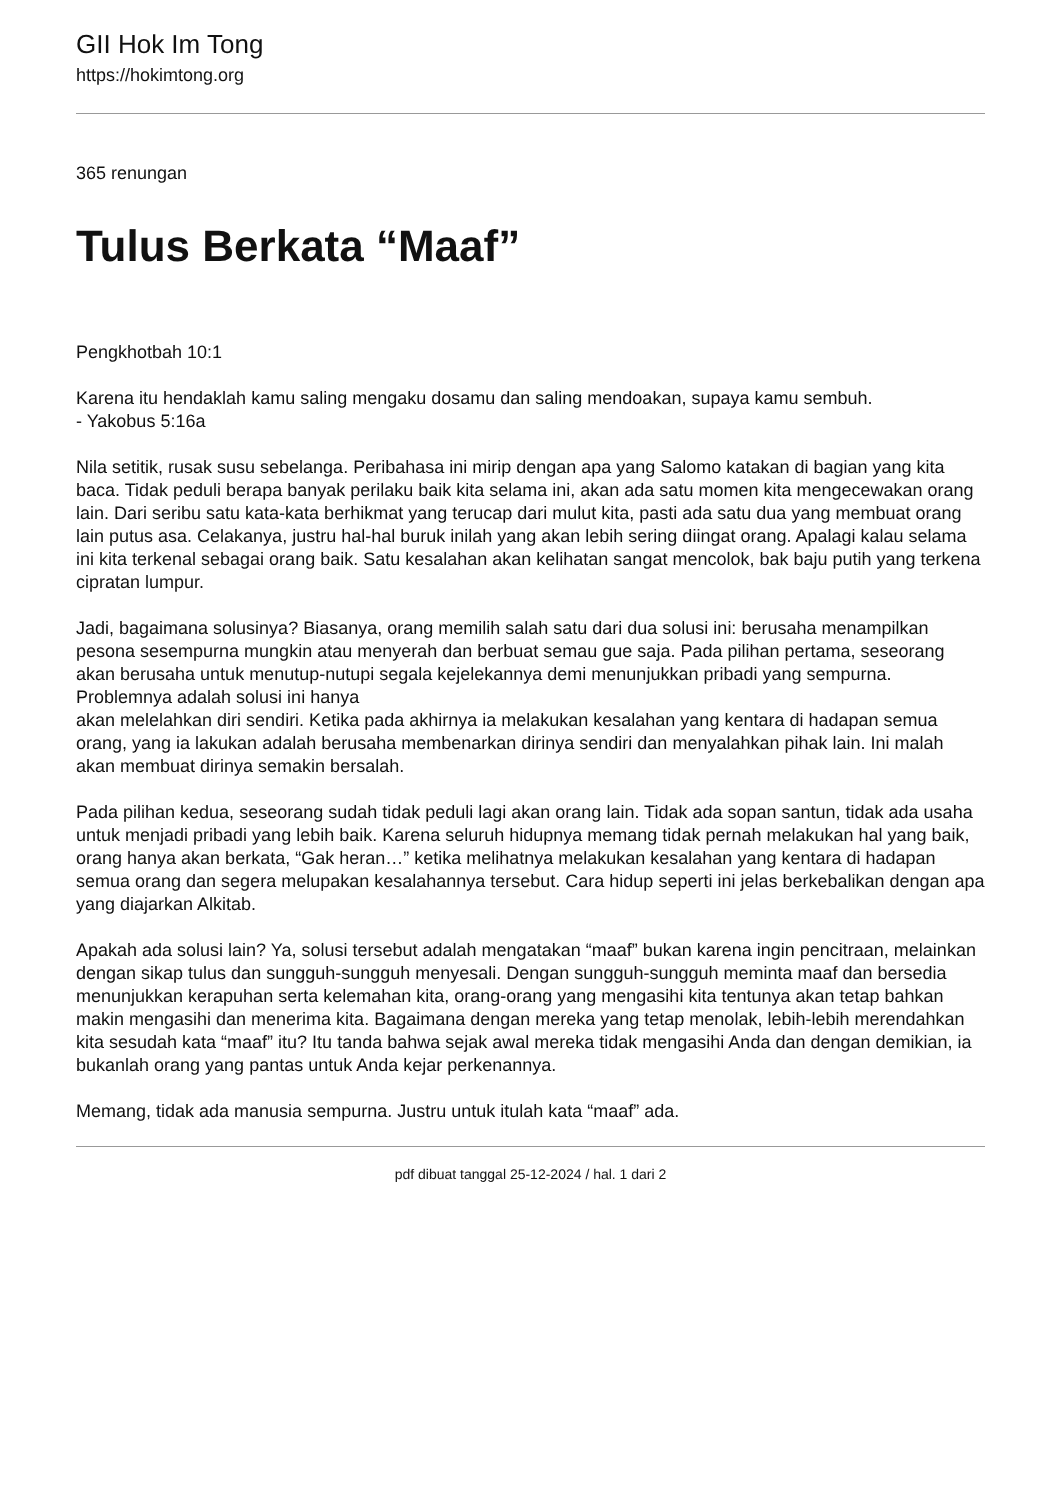GII Hok Im Tong
https://hokimtong.org
365 renungan
Tulus Berkata “Maaf”
Pengkhotbah 10:1
Karena itu hendaklah kamu saling mengaku dosamu dan saling mendoakan, supaya kamu sembuh.
- Yakobus 5:16a
Nila setitik, rusak susu sebelanga. Peribahasa ini mirip dengan apa yang Salomo katakan di bagian yang kita baca. Tidak peduli berapa banyak perilaku baik kita selama ini, akan ada satu momen kita mengecewakan orang lain. Dari seribu satu kata-kata berhikmat yang terucap dari mulut kita, pasti ada satu dua yang membuat orang lain putus asa. Celakanya, justru hal-hal buruk inilah yang akan lebih sering diingat orang. Apalagi kalau selama ini kita terkenal sebagai orang baik. Satu kesalahan akan kelihatan sangat mencolok, bak baju putih yang terkena cipratan lumpur.
Jadi, bagaimana solusinya? Biasanya, orang memilih salah satu dari dua solusi ini: berusaha menampilkan pesona sesempurna mungkin atau menyerah dan berbuat semau gue saja. Pada pilihan pertama, seseorang akan berusaha untuk menutup-nutupi segala kejelekannya demi menunjukkan pribadi yang sempurna. Problemnya adalah solusi ini hanya
akan melelahkan diri sendiri. Ketika pada akhirnya ia melakukan kesalahan yang kentara di hadapan semua orang, yang ia lakukan adalah berusaha membenarkan dirinya sendiri dan menyalahkan pihak lain. Ini malah akan membuat dirinya semakin bersalah.
Pada pilihan kedua, seseorang sudah tidak peduli lagi akan orang lain. Tidak ada sopan santun, tidak ada usaha untuk menjadi pribadi yang lebih baik. Karena seluruh hidupnya memang tidak pernah melakukan hal yang baik, orang hanya akan berkata, “Gak heran…” ketika melihatnya melakukan kesalahan yang kentara di hadapan semua orang dan segera melupakan kesalahannya tersebut. Cara hidup seperti ini jelas berkebalikan dengan apa yang diajarkan Alkitab.
Apakah ada solusi lain? Ya, solusi tersebut adalah mengatakan “maaf” bukan karena ingin pencitraan, melainkan dengan sikap tulus dan sungguh-sungguh menyesali. Dengan sungguh-sungguh meminta maaf dan bersedia menunjukkan kerapuhan serta kelemahan kita, orang-orang yang mengasihi kita tentunya akan tetap bahkan makin mengasihi dan menerima kita. Bagaimana dengan mereka yang tetap menolak, lebih-lebih merendahkan kita sesudah kata “maaf” itu? Itu tanda bahwa sejak awal mereka tidak mengasihi Anda dan dengan demikian, ia bukanlah orang yang pantas untuk Anda kejar perkenannya.
Memang, tidak ada manusia sempurna. Justru untuk itulah kata “maaf” ada.
pdf dibuat tanggal 25-12-2024 / hal. 1 dari 2